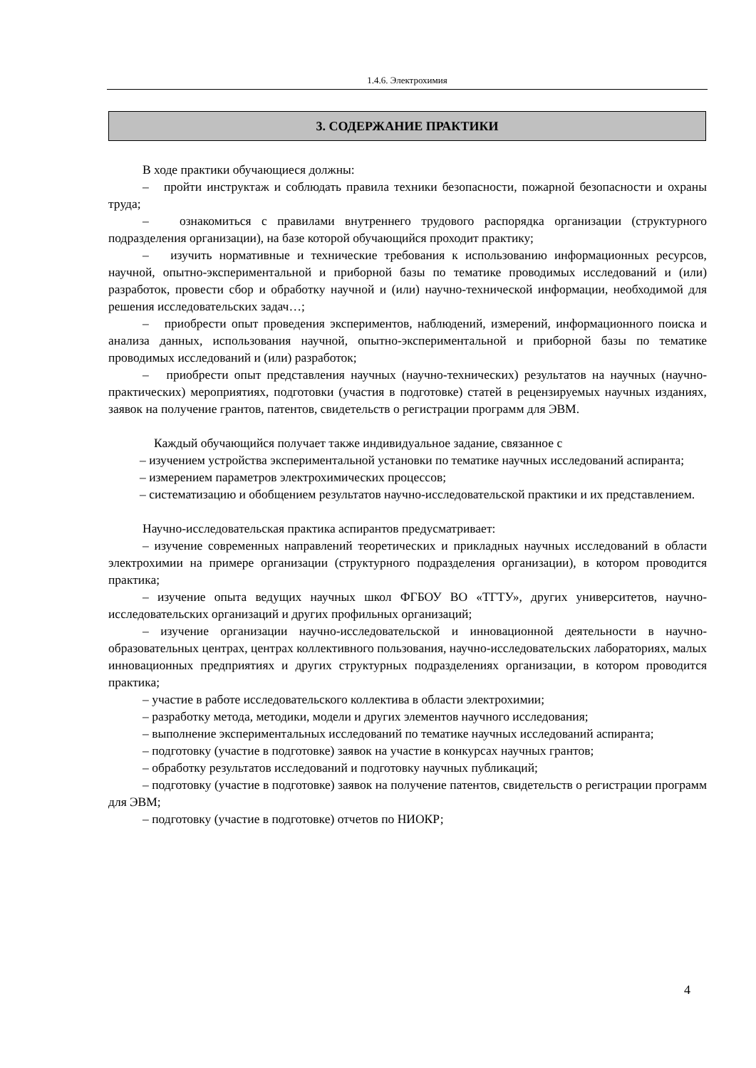1.4.6. Электрохимия
3. СОДЕРЖАНИЕ ПРАКТИКИ
В ходе практики обучающиеся должны:
– пройти инструктаж и соблюдать правила техники безопасности, пожарной безопасности и охраны труда;
– ознакомиться с правилами внутреннего трудового распорядка организации (структурного подразделения организации), на базе которой обучающийся проходит практику;
– изучить нормативные и технические требования к использованию информационных ресурсов, научной, опытно-экспериментальной и приборной базы по тематике проводимых исследований и (или) разработок, провести сбор и обработку научной и (или) научно-технической информации, необходимой для решения исследовательских задач…;
– приобрести опыт проведения экспериментов, наблюдений, измерений, информационного поиска и анализа данных, использования научной, опытно-экспериментальной и приборной базы по тематике проводимых исследований и (или) разработок;
– приобрести опыт представления научных (научно-технических) результатов на научных (научно-практических) мероприятиях, подготовки (участия в подготовке) статей в рецензируемых научных изданиях, заявок на получение грантов, патентов, свидетельств о регистрации программ для ЭВМ.
Каждый обучающийся получает также индивидуальное задание, связанное с
– изучением устройства экспериментальной установки по тематике научных исследований аспиранта;
– измерением параметров электрохимических процессов;
– систематизацию и обобщением результатов научно-исследовательской практики и их представлением.
Научно-исследовательская практика аспирантов предусматривает:
– изучение современных направлений теоретических и прикладных научных исследований в области электрохимии на примере организации (структурного подразделения организации), в котором проводится практика;
– изучение опыта ведущих научных школ ФГБОУ ВО «ТГТУ», других университетов, научно-исследовательских организаций и других профильных организаций;
– изучение организации научно-исследовательской и инновационной деятельности в научно-образовательных центрах, центрах коллективного пользования, научно-исследовательских лабораториях, малых инновационных предприятиях и других структурных подразделениях организации, в котором проводится практика;
– участие в работе исследовательского коллектива в области электрохимии;
– разработку метода, методики, модели и других элементов научного исследования;
– выполнение экспериментальных исследований по тематике научных исследований аспиранта;
– подготовку (участие в подготовке) заявок на участие в конкурсах научных грантов;
– обработку результатов исследований и подготовку научных публикаций;
– подготовку (участие в подготовке) заявок на получение патентов, свидетельств о регистрации программ для ЭВМ;
– подготовку (участие в подготовке) отчетов по НИОКР;
4